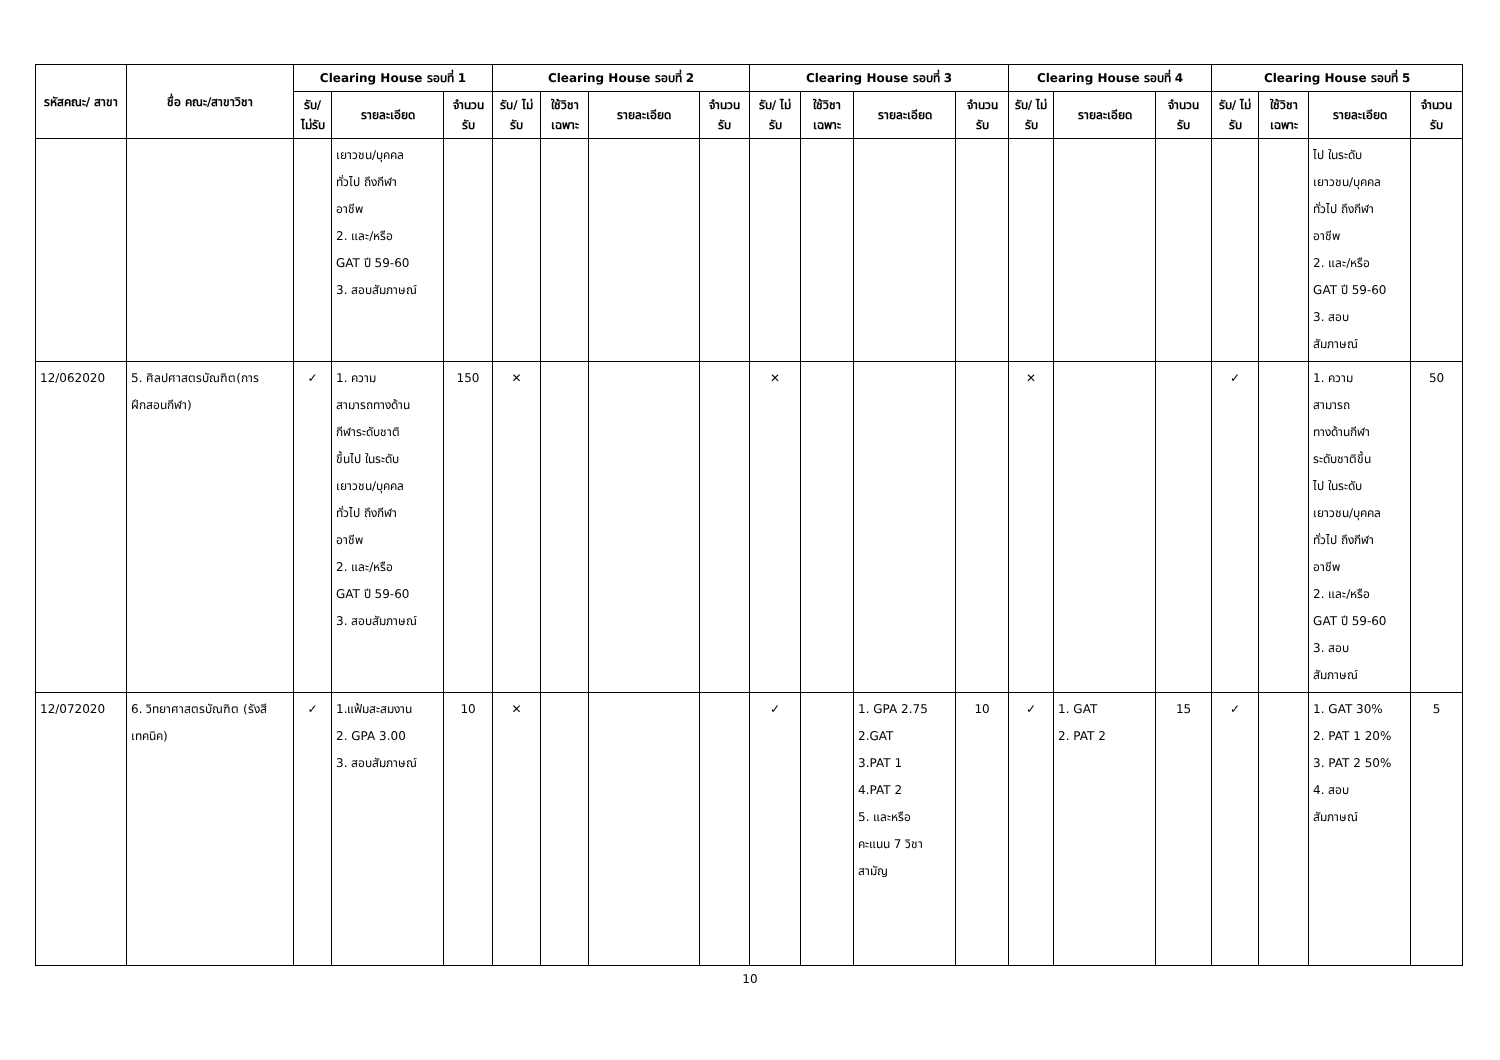| รหัสคณะ/ สาขา | ชื่อ คณะ/สาขาวิชา | Clearing House รอบที่ 1 | | | Clearing House รอบที่ 2 | | | | Clearing House รอบที่ 3 | | | | Clearing House รอบที่ 4 | | | Clearing House รอบที่ 5 | | | |
| --- | --- | --- | --- | --- | --- | --- | --- | --- | --- | --- | --- | --- | --- | --- | --- | --- | --- | --- | --- |
| | | รับ/ ไม่รับ | รายละเอียด | จำนวน รับ | รับ/ ไม่รับ | ใช้วิชา เฉพาะ | รายละเอียด | จำนวน รับ | รับ/ ไม่รับ | ใช้วิชา เฉพาะ | รายละเอียด | จำนวน รับ | รับ/ ไม่รับ | รายละเอียด | จำนวน รับ | รับ/ ไม่รับ | ใช้วิชา เฉพาะ | รายละเอียด | จำนวน รับ |
| | | | เยาวชน/บุคคล ทั่วไป ถึงกีฬา อาชีพ 2. และ/หรือ GAT ปี 59-60 3. สอบสัมภาษณ์ | | | | | | | | | | | | | | | ไป ในระดับ เยาวชน/บุคคล ทั่วไป ถึงกีฬา อาชีพ 2. และ/หรือ GAT ปี 59-60 3. สอบ สัมภาษณ์ | |
| 12/062020 | 5. ศิลปศาสตรบัณฑิต(การฝึกสอนกีฬา) | ✓ | 1. ความ สามารถทางด้าน กีฬาระดับชาติ ขึ้นไป ในระดับ เยาวชน/บุคคล ทั่วไป ถึงกีฬา อาชีพ 2. และ/หรือ GAT ปี 59-60 3. สอบสัมภาษณ์ | 150 | ✕ | | | | ✕ | | | | ✕ | | | ✓ | | 1. ความ สามารถ ทางด้านกีฬา ระดับชาติขึ้น ไป ในระดับ เยาวชน/บุคคล ทั่วไป ถึงกีฬา อาชีพ 2. และ/หรือ GAT ปี 59-60 3. สอบ สัมภาษณ์ | 50 |
| 12/072020 | 6. วิทยาศาสตรบัณฑิต (รังสีเทคนิค) | ✓ | 1.แฟ้มสะสมงาน 2. GPA 3.00 3. สอบสัมภาษณ์ | 10 | ✕ | | | | ✓ | | 1. GPA 2.75 2.GAT 3.PAT 1 4.PAT 2 5. และหรือ คะแนน 7 วิชา สามัญ | 10 | ✓ | 1. GAT 2. PAT 2 | 15 | ✓ | | 1. GAT 30% 2. PAT 1 20% 3. PAT 2 50% 4. สอบ สัมภาษณ์ | 5 |
10